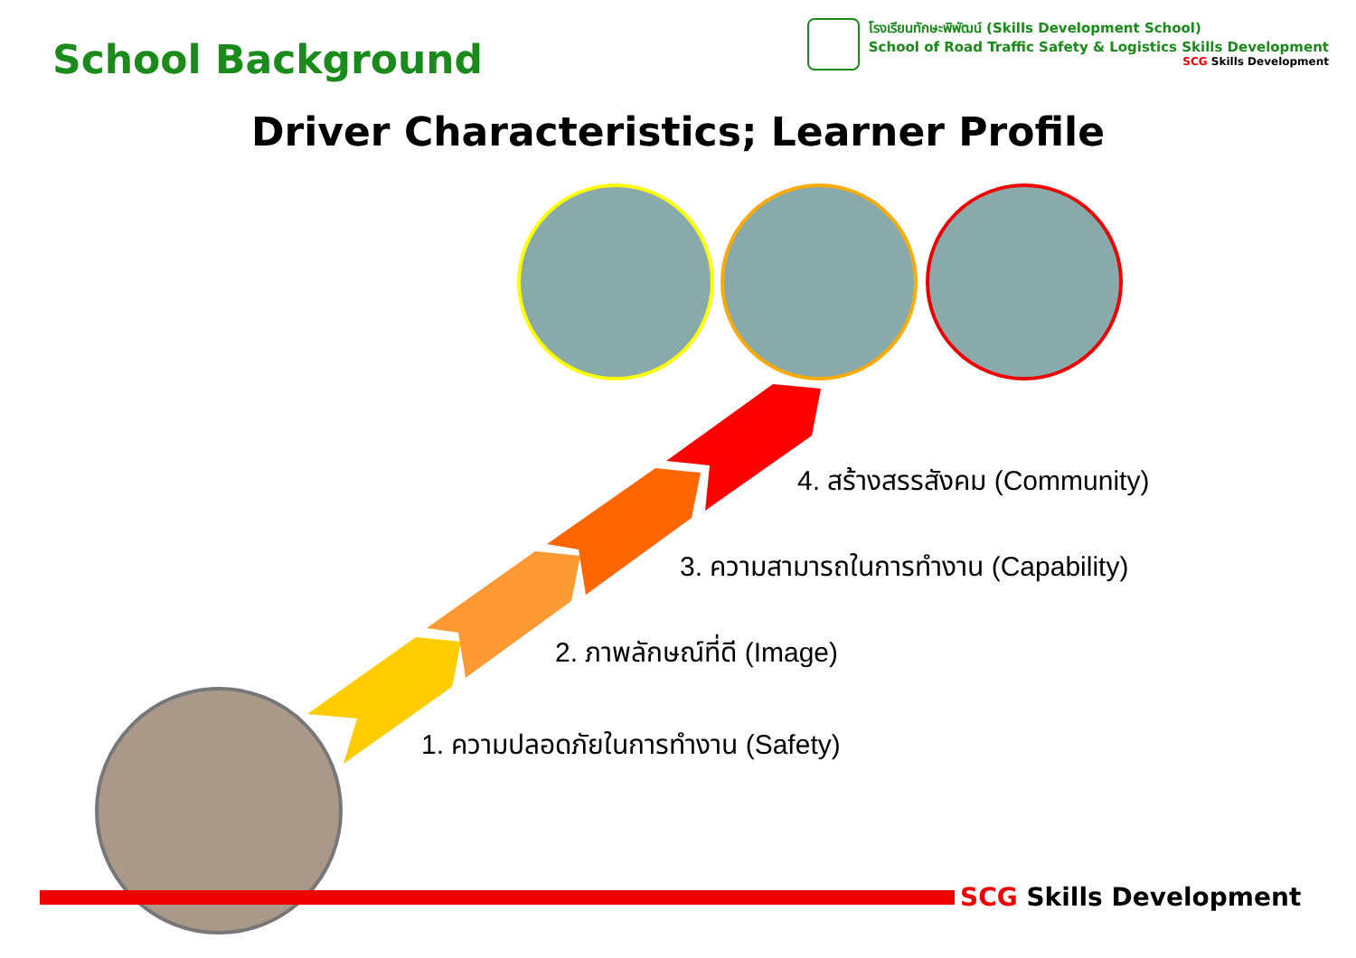School Background
โรงเรียนทักษะพิพัฒน์ (Skills Development School)
School of Road Traffic Safety & Logistics Skills Development
SCG Skills Development
Driver Characteristics; Learner Profile
4. สร้างสรรสังคม (Community)
3. ความสามารถในการทำงาน (Capability)
2. ภาพลักษณ์ที่ดี (Image)
1. ความปลอดภัยในการทำงาน (Safety)
SCG Skills Development